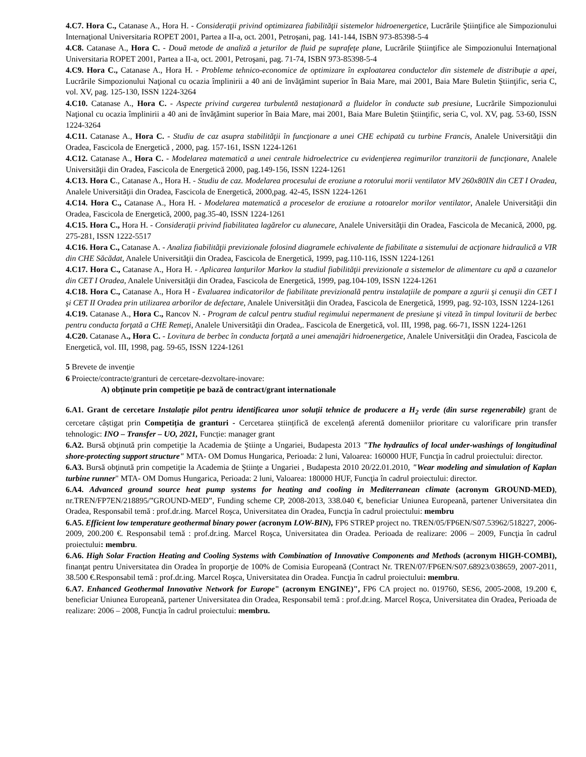4.C7. Hora C., Catanase A., Hora H. - Consideraţii privind optimizarea fiabilităţii sistemelor hidroenergetice, Lucrările Ştiinţifice ale Simpozionului Internaţional Universitaria ROPET 2001, Partea a II-a, oct. 2001, Petroşani, pag. 141-144, ISBN 973-85398-5-4
4.C8. Catanase A., Hora C. - Două metode de analiză a jeturilor de fluid pe suprafeţe plane, Lucrările Ştiinţifice ale Simpozionului Internaţional Universitaria ROPET 2001, Partea a II-a, oct. 2001, Petroşani, pag. 71-74, ISBN 973-85398-5-4
4.C9. Hora C., Catanase A., Hora H. - Probleme tehnico-economice de optimizare în exploatarea conductelor din sistemele de distribuţie a apei, Lucrările Simpozionului Naţional cu ocazia împlinirii a 40 ani de învăţămint superior în Baia Mare, mai 2001, Baia Mare Buletin Ştiinţific, seria C, vol. XV, pag. 125-130, ISSN 1224-3264
4.C10. Catanase A., Hora C. - Aspecte privind curgerea turbulentă nestaţionară a fluidelor în conducte sub presiune, Lucrările Simpozionului Naţional cu ocazia împlinirii a 40 ani de învăţămint superior în Baia Mare, mai 2001, Baia Mare Buletin Ştiinţific, seria C, vol. XV, pag. 53-60, ISSN 1224-3264
4.C11. Catanase A., Hora C. - Studiu de caz asupra stabilităţii în funcţionare a unei CHE echipată cu turbine Francis, Analele Universităţii din Oradea, Fascicola de Energetică , 2000, pag. 157-161, ISSN 1224-1261
4.C12. Catanase A., Hora C. - Modelarea matematică a unei centrale hidroelectrice cu evidenţierea regimurilor tranzitorii de funcţionare, Analele Universităţii din Oradea, Fascicola de Energetică 2000, pag.149-156, ISSN 1224-1261
4.C13. Hora C., Catanase A., Hora H. - Studiu de caz. Modelarea procesului de eroziune a rotorului morii ventilator MV 260x80IN din CET I Oradea, Analele Universităţii din Oradea, Fascicola de Energetică, 2000,pag. 42-45, ISSN 1224-1261
4.C14. Hora C., Catanase A., Hora H. - Modelarea matematică a proceselor de eroziune a rotoarelor morilor ventilator, Analele Universităţii din Oradea, Fascicola de Energetică, 2000, pag.35-40, ISSN 1224-1261
4.C15. Hora C., Hora H. - Consideraţii privind fiabilitatea lagărelor cu alunecare, Analele Universităţii din Oradea, Fascicola de Mecanică, 2000, pg. 275-281, ISSN 1222-5517
4.C16. Hora C., Catanase A. - Analiza fiabilităţii previzionale folosind diagramele echivalente de fiabilitate a sistemului de acţionare hidraulică a VIR din CHE Săcădat, Analele Universităţii din Oradea, Fascicola de Energetică, 1999, pag.110-116, ISSN 1224-1261
4.C17. Hora C., Catanase A., Hora H. - Aplicarea lanţurilor Markov la studiul fiabilităţii previzionale a sistemelor de alimentare cu apă a cazanelor din CET I Oradea, Analele Universităţii din Oradea, Fascicola de Energetică, 1999, pag.104-109, ISSN 1224-1261
4.C18. Hora C., Catanase A., Hora H - Evaluarea indicatorilor de fiabilitate previzională pentru instalaţiile de pompare a zgurii şi cenuşii din CET I şi CET II Oradea prin utilizarea arborilor de defectare, Analele Universităţii din Oradea, Fascicola de Energetică, 1999, pag. 92-103, ISSN 1224-1261
4.C19. Catanase A., Hora C., Rancov N. - Program de calcul pentru studiul regimului nepermanent de presiune şi viteză în timpul loviturii de berbec pentru conducta forţată a CHE Remeţi, Analele Universităţii din Oradea,. Fascicola de Energetică, vol. III, 1998, pag. 66-71, ISSN 1224-1261
4.C20. Catanase A., Hora C. - Lovitura de berbec în conducta forţată a unei amenajări hidroenergetice, Analele Universităţii din Oradea, Fascicola de Energetică, vol. III, 1998, pag. 59-65, ISSN 1224-1261
5 Brevete de invenție
6 Proiecte/contracte/granturi de cercetare-dezvoltare-inovare:
A) obținute prin competiție pe bază de contract/grant internationale
6.A1. Grant de cercetare Instalație pilot pentru identificarea unor soluții tehnice de producere a H<sub>2</sub> verde (din surse regenerabile) grant de cercetare câștigat prin Competiția de granturi - Cercetarea științifică de excelență aferentă domeniilor prioritare cu valorificare prin transfer tehnologic: INO – Transfer – UO, 2021, Funcție: manager grant
6.A2. Bursă obţinută prin competiţie la Academia de Ştiinţe a Ungariei, Budapesta 2013 "The hydraulics of local under-washings of longitudinal shore-protecting support structure" MTA- OM Domus Hungarica, Perioada: 2 luni, Valoarea: 160000 HUF, Funcţia în cadrul proiectului: director.
6.A3. Bursă obţinută prin competiţie la Academia de Ştiinţe a Ungariei , Budapesta 2010 20/22.01.2010, "Wear modeling and simulation of Kaplan turbine runner" MTA- OM Domus Hungarica, Perioada: 2 luni, Valoarea: 180000 HUF, Funcţia în cadrul proiectului: director.
6.A4. Advanced ground source heat pump systems for heating and cooling in Mediterranean climate (acronym GROUND-MED), nr.TREN/FP7EN/218895/”GROUND-MED”, Funding scheme CP, 2008-2013, 338.040 €, beneficiar Uniunea Europeană, partener Universitatea din Oradea, Responsabil temă : prof.dr.ing. Marcel Roşca, Universitatea din Oradea, Funcţia în cadrul proiectului: membru
6.A5. Efficient low temperature geothermal binary power (acronym LOW-BIN), FP6 STREP project no. TREN/05/FP6EN/S07.53962/518227, 2006-2009, 200.200 €. Responsabil temă : prof.dr.ing. Marcel Roşca, Universitatea din Oradea. Perioada de realizare: 2006 – 2009, Funcţia în cadrul proiectului: membru.
6.A6. High Solar Fraction Heating and Cooling Systems with Combination of Innovative Components and Methods (acronym HIGH-COMBI), finanţat pentru Universitatea din Oradea în proporţie de 100% de Comisia Europeană (Contract Nr. TREN/07/FP6EN/S07.68923/038659, 2007-2011, 38.500 €.Responsabil temă : prof.dr.ing. Marcel Roşca, Universitatea din Oradea. Funcţia în cadrul proiectului: membru.
6.A7. Enhanced Geothermal Innovative Network for Europe" (acronym ENGINE)", FP6 CA project no. 019760, SES6, 2005-2008, 19.200 €, beneficiar Uniunea Europeană, partener Universitatea din Oradea, Responsabil temă : prof.dr.ing. Marcel Roşca, Universitatea din Oradea, Perioada de realizare: 2006 – 2008, Funcţia în cadrul proiectului: membru.